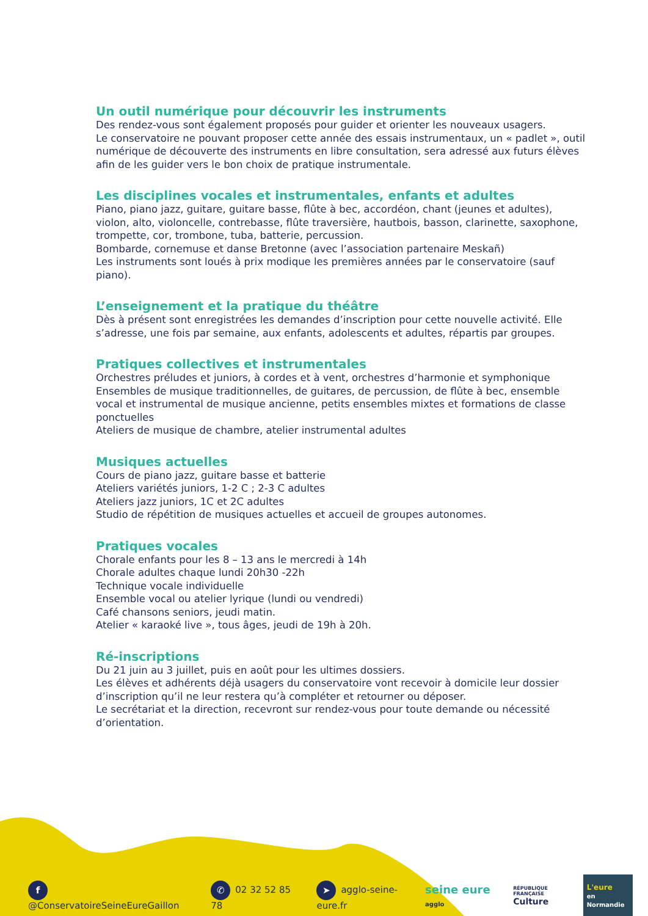Un outil numérique pour découvrir les instruments
Des rendez-vous sont également proposés pour guider et orienter les nouveaux usagers.
Le conservatoire ne pouvant proposer cette année des essais instrumentaux, un « padlet », outil numérique de découverte des instruments en libre consultation, sera adressé aux futurs élèves afin de les guider vers le bon choix de pratique instrumentale.
Les disciplines vocales et instrumentales, enfants et adultes
Piano, piano jazz, guitare, guitare basse, flûte à bec, accordéon, chant (jeunes et adultes), violon, alto, violoncelle, contrebasse, flûte traversière, hautbois, basson, clarinette, saxophone, trompette, cor, trombone, tuba, batterie, percussion.
Bombarde, cornemuse et danse Bretonne (avec l’association partenaire Meskañ)
Les instruments sont loués à prix modique les premières années par le conservatoire (sauf piano).
L’enseignement et la pratique du théâtre
Dès à présent sont enregistrées les demandes d’inscription pour cette nouvelle activité. Elle s’adresse, une fois par semaine, aux enfants, adolescents et adultes, répartis par groupes.
Pratiques collectives et instrumentales
Orchestres préludes et juniors, à cordes et à vent, orchestres d’harmonie et symphonique
Ensembles de musique traditionnelles, de guitares, de percussion, de flûte à bec, ensemble vocal et instrumental de musique ancienne, petits ensembles mixtes et formations de classe ponctuelles
Ateliers de musique de chambre, atelier instrumental adultes
Musiques actuelles
Cours de piano jazz, guitare basse et batterie
Ateliers variétés juniors, 1-2 C ; 2-3 C adultes
Ateliers jazz juniors, 1C et 2C adultes
Studio de répétition de musiques actuelles et accueil de groupes autonomes.
Pratiques vocales
Chorale enfants pour les 8 – 13 ans le mercredi à 14h
Chorale adultes chaque lundi 20h30 -22h
Technique vocale individuelle
Ensemble vocal ou atelier lyrique (lundi ou vendredi)
Café chansons seniors, jeudi matin.
Atelier « karaoké live », tous âges, jeudi de 19h à 20h.
Ré-inscriptions
Du 21 juin au 3 juillet, puis en août pour les ultimes dossiers.
Les élèves et adhérents déjà usagers du conservatoire vont recevoir à domicile leur dossier d’inscription qu’il ne leur restera qu’à compléter et retourner ou déposer.
Le secrétariat et la direction, recevront sur rendez-vous pour toute demande ou nécessité d’orientation.
f @ConservatoireSeineEureGaillon ✆ 02 32 52 85 78 ➤ agglo-seine-eure.fr seine eure agglo RÉPUBLIQUE FRANÇAISE
Culture L'eure
en Normandie